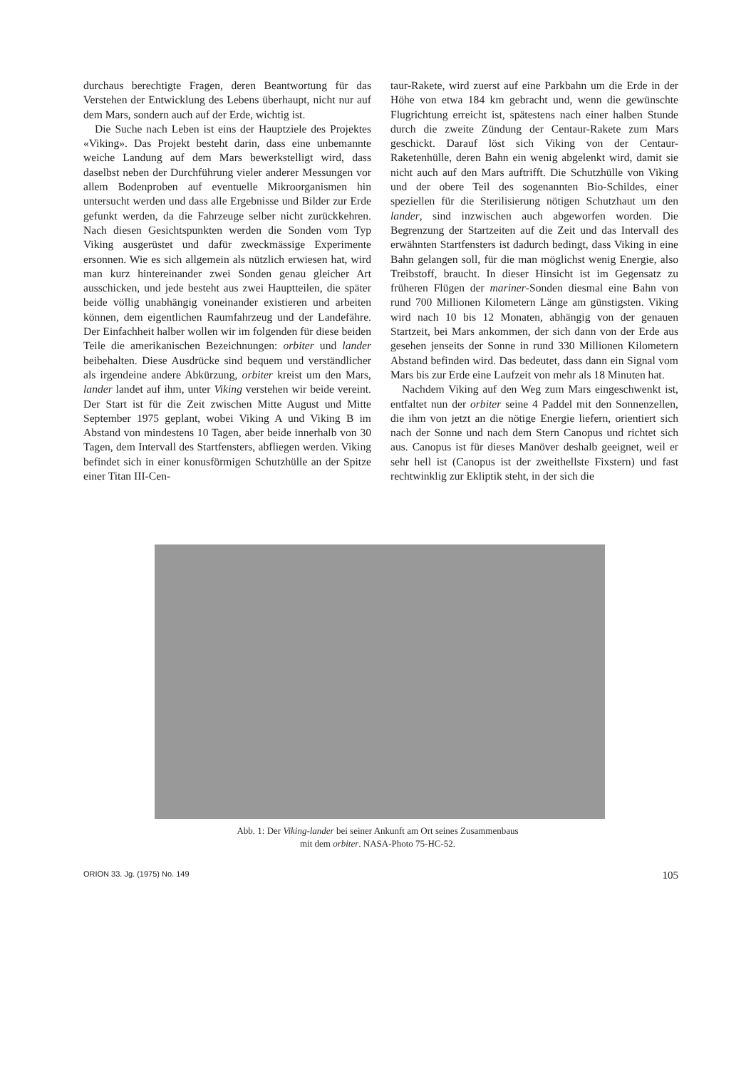durchaus berechtigte Fragen, deren Beantwortung für das Verstehen der Entwicklung des Lebens überhaupt, nicht nur auf dem Mars, sondern auch auf der Erde, wichtig ist.
Die Suche nach Leben ist eins der Hauptziele des Projektes «Viking». Das Projekt besteht darin, dass eine unbemannte weiche Landung auf dem Mars bewerkstelligt wird, dass daselbst neben der Durchführung vieler anderer Messungen vor allem Bodenproben auf eventuelle Mikroorganismen hin untersucht werden und dass alle Ergebnisse und Bilder zur Erde gefunkt werden, da die Fahrzeuge selber nicht zurückkehren. Nach diesen Gesichtspunkten werden die Sonden vom Typ Viking ausgerüstet und dafür zweckmässige Experimente ersonnen. Wie es sich allgemein als nützlich erwiesen hat, wird man kurz hintereinander zwei Sonden genau gleicher Art ausschicken, und jede besteht aus zwei Hauptteilen, die später beide völlig unabhängig voneinander existieren und arbeiten können, dem eigentlichen Raumfahrzeug und der Landefähre. Der Einfachheit halber wollen wir im folgenden für diese beiden Teile die amerikanischen Bezeichnungen: orbiter und lander beibehalten. Diese Ausdrücke sind bequem und verständlicher als irgendeine andere Abkürzung, orbiter kreist um den Mars, lander landet auf ihm, unter Viking verstehen wir beide vereint. Der Start ist für die Zeit zwischen Mitte August und Mitte September 1975 geplant, wobei Viking A und Viking B im Abstand von mindestens 10 Tagen, aber beide innerhalb von 30 Tagen, dem Intervall des Startfensters, abfliegen werden. Viking befindet sich in einer konusförmigen Schutzhülle an der Spitze einer Titan III-Cen-
taur-Rakete, wird zuerst auf eine Parkbahn um die Erde in der Höhe von etwa 184 km gebracht und, wenn die gewünschte Flugrichtung erreicht ist, spätestens nach einer halben Stunde durch die zweite Zündung der Centaur-Rakete zum Mars geschickt. Darauf löst sich Viking von der Centaur-Raketenhülle, deren Bahn ein wenig abgelenkt wird, damit sie nicht auch auf den Mars auftrifft. Die Schutzhülle von Viking und der obere Teil des sogenannten Bio-Schildes, einer speziellen für die Sterilisierung nötigen Schutzhaut um den lander, sind inzwischen auch abgeworfen worden. Die Begrenzung der Startzeiten auf die Zeit und das Intervall des erwähnten Startfensters ist dadurch bedingt, dass Viking in eine Bahn gelangen soll, für die man möglichst wenig Energie, also Treibstoff, braucht. In dieser Hinsicht ist im Gegensatz zu früheren Flügen der mariner-Sonden diesmal eine Bahn von rund 700 Millionen Kilometern Länge am günstigsten. Viking wird nach 10 bis 12 Monaten, abhängig von der genauen Startzeit, bei Mars ankommen, der sich dann von der Erde aus gesehen jenseits der Sonne in rund 330 Millionen Kilometern Abstand befinden wird. Das bedeutet, dass dann ein Signal vom Mars bis zur Erde eine Laufzeit von mehr als 18 Minuten hat.
Nachdem Viking auf den Weg zum Mars eingeschwenkt ist, entfaltet nun der orbiter seine 4 Paddel mit den Sonnenzellen, die ihm von jetzt an die nötige Energie liefern, orientiert sich nach der Sonne und nach dem Stern Canopus und richtet sich aus. Canopus ist für dieses Manöver deshalb geeignet, weil er sehr hell ist (Canopus ist der zweithellste Fixstern) und fast rechtwinklig zur Ekliptik steht, in der sich die
Abb. 1: Der Viking-lander bei seiner Ankunft am Ort seines Zusammenbaus mit dem orbiter. NASA-Photo 75-HC-52.
ORION 33. Jg. (1975) No. 149 105